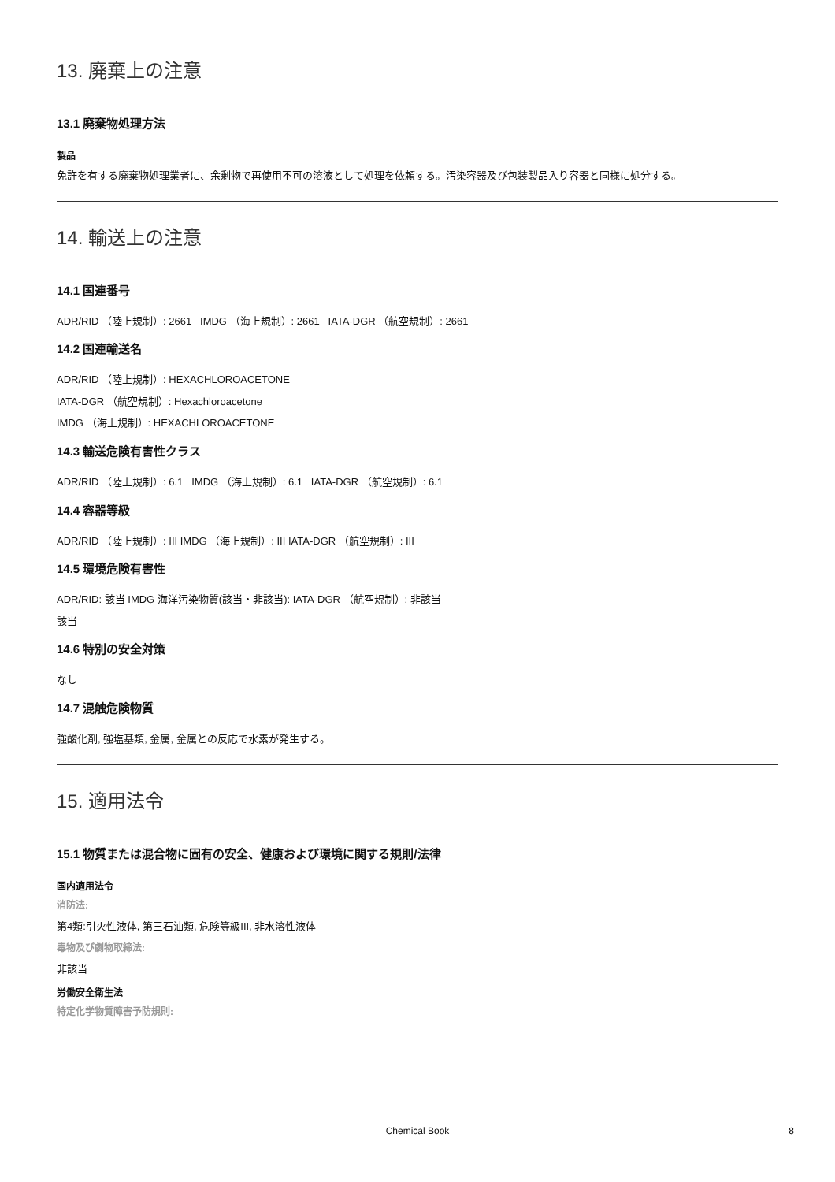13. 廃棄上の注意
13.1 廃棄物処理方法
製品
免許を有する廃棄物処理業者に、余剰物で再使用不可の溶液として処理を依頼する。汚染容器及び包装製品入り容器と同様に処分する。
14. 輸送上の注意
14.1 国連番号
ADR/RID （陸上規制）: 2661 IMDG （海上規制）: 2661 IATA-DGR （航空規制）: 2661
14.2 国連輸送名
ADR/RID （陸上規制）: HEXACHLOROACETONE
IATA-DGR （航空規制）: Hexachloroacetone
IMDG （海上規制）: HEXACHLOROACETONE
14.3 輸送危険有害性クラス
ADR/RID （陸上規制）: 6.1 IMDG （海上規制）: 6.1 IATA-DGR （航空規制）: 6.1
14.4 容器等級
ADR/RID （陸上規制）: III IMDG （海上規制）: III IATA-DGR （航空規制）: III
14.5 環境危険有害性
ADR/RID: 該当 IMDG 海洋汚染物質(該当・非該当): IATA-DGR （航空規制）: 非該当
該当
14.6 特別の安全対策
なし
14.7 混触危険物質
強酸化剤, 強塩基類, 金属, 金属との反応で水素が発生する。
15. 適用法令
15.1 物質または混合物に固有の安全、健康および環境に関する規則/法律
国内適用法令
消防法:
第4類:引火性液体, 第三石油類, 危険等級III, 非水溶性液体
毒物及び劇物取締法:
非該当
労働安全衛生法
特定化学物質障害予防規則:
Chemical Book 8